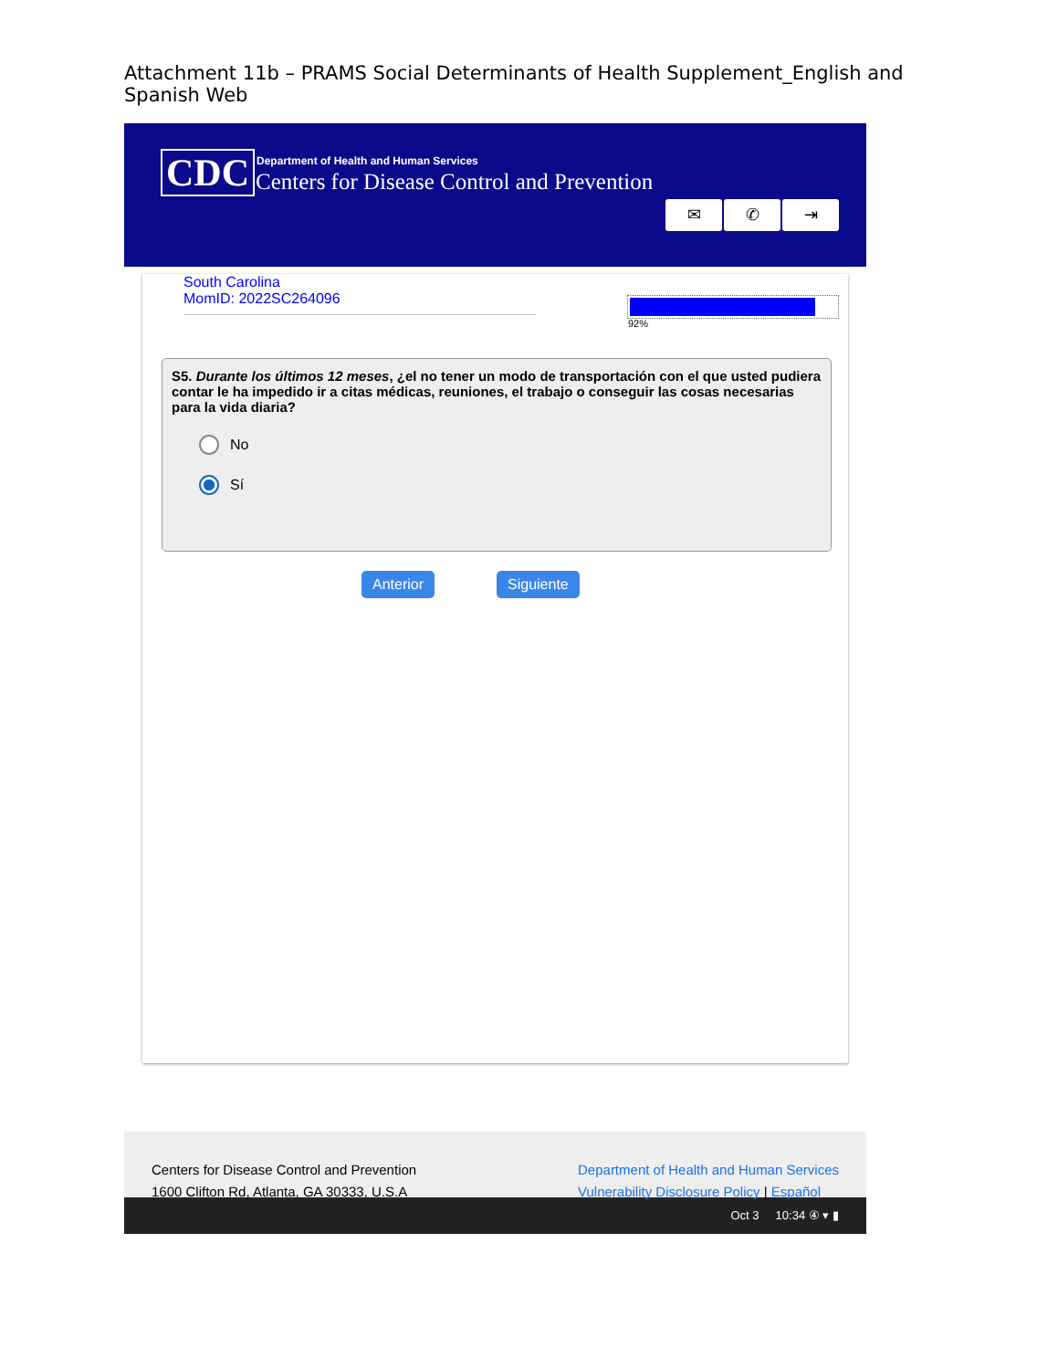Attachment 11b – PRAMS Social Determinants of Health Supplement_English and Spanish Web
CDC
Department of Health and Human Services
Centers for Disease Control and Prevention
✉ ✆ ⇥
South Carolina
MomID: 2022SC264096
92%
S5. Durante los últimos 12 meses, ¿el no tener un modo de transportación con el que usted pudiera contar le ha impedido ir a citas médicas, reuniones, el trabajo o conseguir las cosas necesarias para la vida diaria?
No
Sí
Anterior Siguiente
Centers for Disease Control and Prevention
1600 Clifton Rd, Atlanta, GA 30333, U.S.A
Department of Health and Human Services
Vulnerability Disclosure Policy | Español
Oct 3 10:34 ④ ▾ ▮